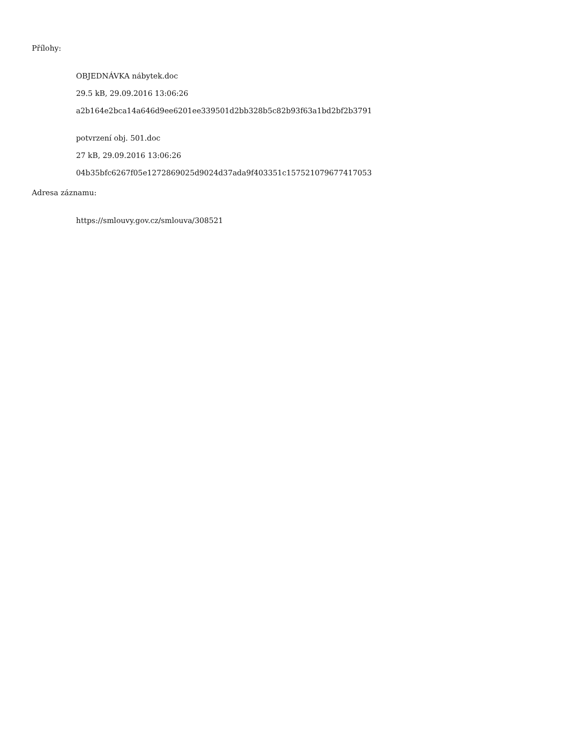Přílohy:
OBJEDNÁVKA nábytek.doc
29.5 kB, 29.09.2016 13:06:26
a2b164e2bca14a646d9ee6201ee339501d2bb328b5c82b93f63a1bd2bf2b3791
potvrzení obj. 501.doc
27 kB, 29.09.2016 13:06:26
04b35bfc6267f05e1272869025d9024d37ada9f403351c157521079677417053
Adresa záznamu:
https://smlouvy.gov.cz/smlouva/308521